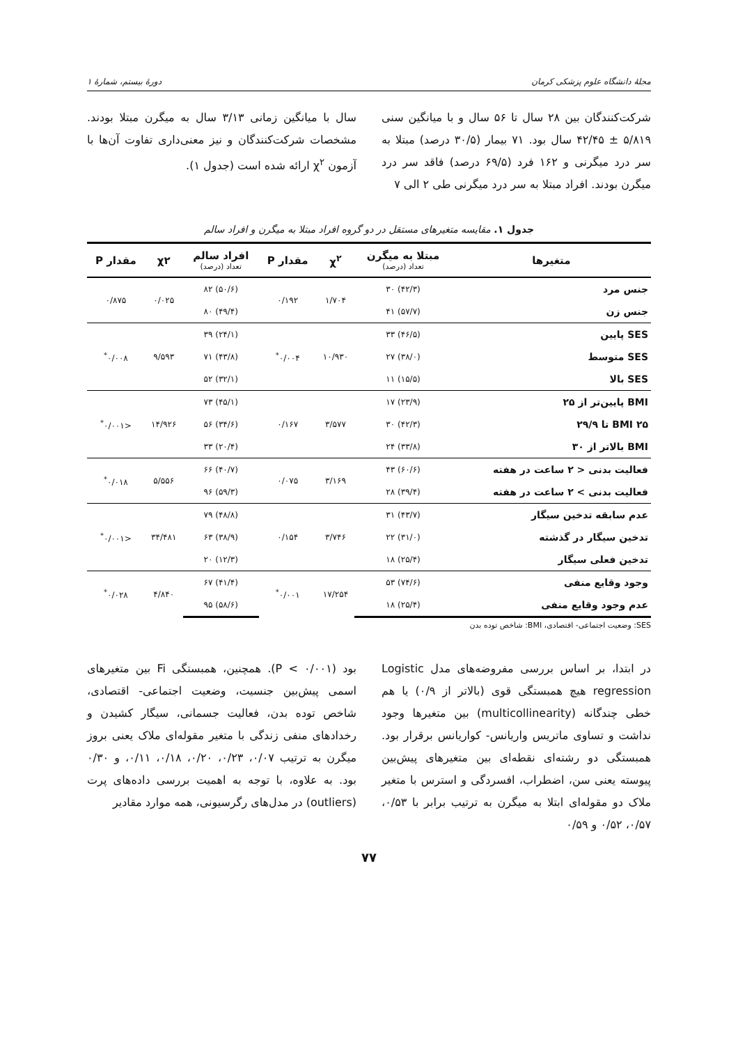مجلهٔ دانشگاه علوم پزشکی کرمان دورهٔ بیستم، شمارهٔ ۱
شرکت‌کنندگان بین ۲۸ سال تا ۵۶ سال و با میانگین سنی ۵/۸۱۹ ± ۴۲/۴۵ سال بود. ۷۱ بیمار (۳۰/۵ درصد) مبتلا به سر درد میگرنی و ۱۶۲ فرد (۶۹/۵ درصد) فاقد سر درد میگرن بودند. افراد مبتلا به سر درد میگرنی طی ۲ الی ۷
سال با میانگین زمانی ۳/۱۳ سال به میگرن مبتلا بودند. مشخصات شرکت‌کنندگان و نیز معنی‌داری تفاوت آن‌ها با آزمون χ<sup>۲</sup> ارائه شده است (جدول ۱).
جدول ۱. مقایسه متغیرهای مستقل در دو گروه افراد مبتلا به میگرن و افراد سالم
| متغیرها | مبتلا به میگرن تعداد (درصد) | χ<sup>۲</sup> | مقدار P | افراد سالم تعداد (درصد) | χ۲ | مقدار P |
| --- | --- | --- | --- | --- | --- | --- |
| جنس مرد | (۴۲/۳) ۳۰ | ۱/۷۰۴ | ۰/۱۹۲ | (۵۰/۶) ۸۲ | ۰/۰۲۵ | ۰/۸۷۵ |
| جنس زن | (۵۷/۷) ۴۱ | | | (۴۹/۴) ۸۰ | | |
| SES پایین | (۴۶/۵) ۳۳ | ۱۰/۹۳۰ | ۰/۰۰۴<sup>*</sup> | (۲۴/۱) ۳۹ | ۹/۵۹۳ | ۰/۰۰۸<sup>*</sup> |
| SES متوسط | (۳۸/۰) ۲۷ | | | (۴۳/۸) ۷۱ | | |
| SES بالا | (۱۵/۵) ۱۱ | | | (۳۲/۱) ۵۲ | | |
| BMI پایین‌تر از ۲۵ | (۲۳/۹) ۱۷ | ۳/۵۷۷ | ۰/۱۶۷ | (۴۵/۱) ۷۳ | ۱۴/۹۲۶ | <۰/۰۰۱<sup>*</sup> |
| BMI ۲۵ تا ۲۹/۹ | (۴۲/۳) ۳۰ | | | (۳۴/۶) ۵۶ | | |
| BMI بالاتر از ۳۰ | (۳۳/۸) ۲۴ | | | (۲۰/۴) ۳۳ | | |
| فعالیت بدنی < ۲ ساعت در هفته | (۶۰/۶) ۴۳ | ۳/۱۶۹ | ۰/۰۷۵ | (۴۰/۷) ۶۶ | ۵/۵۵۶ | ۰/۰۱۸<sup>*</sup> |
| فعالیت بدنی > ۲ ساعت در هفته | (۳۹/۴) ۲۸ | | | (۵۹/۳) ۹۶ | | |
| عدم سابقه تدخین سیگار | (۴۳/۷) ۳۱ | ۳/۷۴۶ | ۰/۱۵۴ | (۴۸/۸) ۷۹ | ۳۴/۴۸۱ | <۰/۰۰۱<sup>*</sup> |
| تدخین سیگار در گذشته | (۳۱/۰) ۲۲ | | | (۳۸/۹) ۶۳ | | |
| تدخین فعلی سیگار | (۲۵/۴) ۱۸ | | | (۱۲/۳) ۲۰ | | |
| وجود وقایع منفی | (۷۴/۶) ۵۳ | ۱۷/۲۵۴ | ۰/۰۰۱<sup>*</sup> | (۴۱/۴) ۶۷ | ۴/۸۴۰ | ۰/۰۲۸<sup>*</sup> |
| عدم وجود وقایع منفی | (۲۵/۴) ۱۸ | | | (۵۸/۶) ۹۵ | | |
SES: وضعیت اجتماعی- اقتصادی، BMI: شاخص توده بدن
در ابتدا، بر اساس بررسی مفروضه‌های مدل Logistic regression هیچ همبستگی قوی (بالاتر از ۰/۹) یا هم خطی چندگانه (multicollinearity) بین متغیرها وجود نداشت و تساوی ماتریس واریانس- کواریانس برقرار بود. همبستگی دو رشته‌ای نقطه‌ای بین متغیرهای پیش‌بین پیوسته یعنی سن، اضطراب، افسردگی و استرس با متغیر ملاک دو مقوله‌ای ابتلا به میگرن به ترتیب برابر با ۰/۵۳، ۰/۵۷، ۰/۵۲ و ۰/۵۹
بود (P < ۰/۰۰۱). همچنین، همبستگی Fi بین متغیرهای اسمی پیش‌بین جنسیت، وضعیت اجتماعی- اقتصادی، شاخص توده بدن، فعالیت جسمانی، سیگار کشیدن و رخدادهای منفی زندگی با متغیر مقوله‌ای ملاک یعنی بروز میگرن به ترتیب ۰/۰۷، ۰/۲۳، ۰/۲۰، ۰/۱۸، ۰/۱۱، و ۰/۳۰ بود. به علاوه، با توجه به اهمیت بررسی داده‌های پرت (outliers) در مدل‌های رگرسیونی، همه موارد مقادیر
۷۷